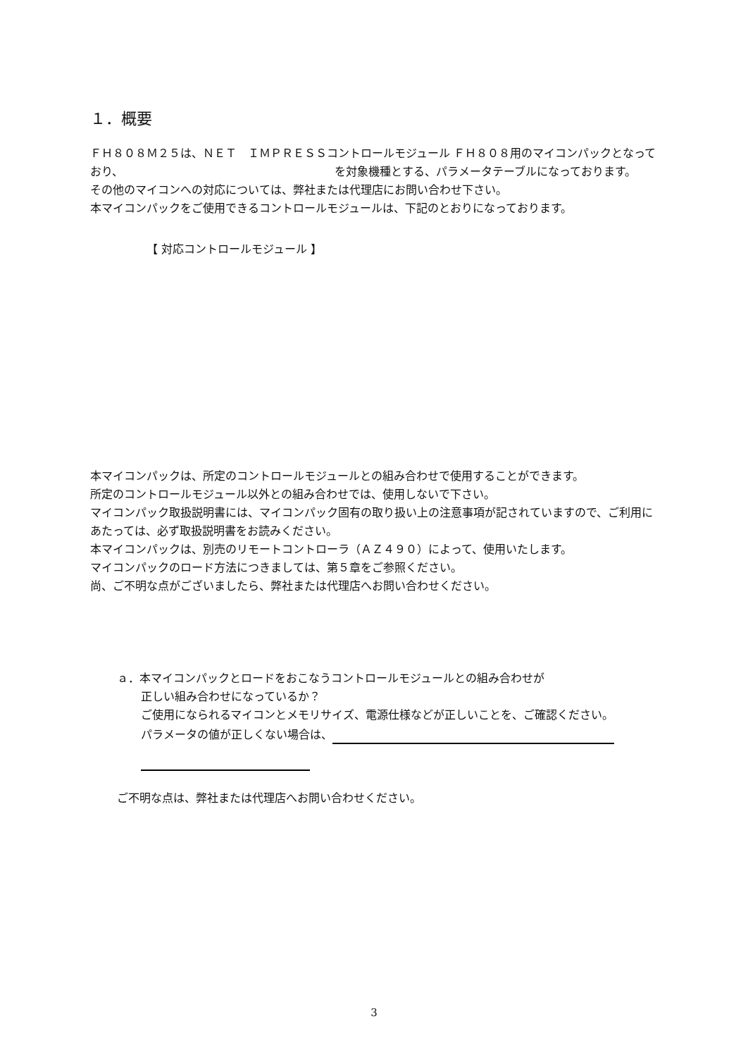１．概要
ＦＨ８０８Ｍ２５は、ＮＥＴ　ＩＭＰＲＥＳＳコントロールモジュール ＦＨ８０８用のマイコンパックとなっており、 を対象機種とする、パラメータテーブルになっております。
その他のマイコンへの対応については、弊社または代理店にお問い合わせ下さい。
本マイコンパックをご使用できるコントロールモジュールは、下記のとおりになっております。
【 対応コントロールモジュール 】
本マイコンパックは、所定のコントロールモジュールとの組み合わせで使用することができます。
所定のコントロールモジュール以外との組み合わせでは、使用しないで下さい。
マイコンパック取扱説明書には、マイコンパック固有の取り扱い上の注意事項が記されていますので、ご利用にあたっては、必ず取扱説明書をお読みください。
本マイコンパックは、別売のリモートコントローラ（ＡＺ４９０）によって、使用いたします。
マイコンパックのロード方法につきましては、第５章をご参照ください。
尚、ご不明な点がございましたら、弊社または代理店へお問い合わせください。
ａ．本マイコンパックとロードをおこなうコントロールモジュールとの組み合わせが
正しい組み合わせになっているか？
ご使用になられるマイコンとメモリサイズ、電源仕様などが正しいことを、ご確認ください。
パラメータの値が正しくない場合は、
ご不明な点は、弊社または代理店へお問い合わせください。
3